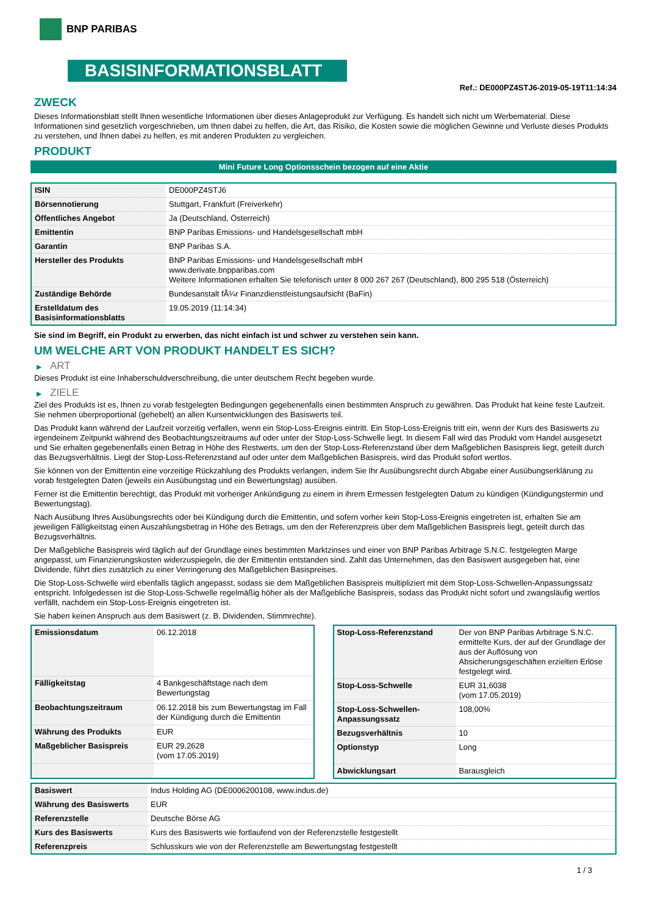BNP PARIBAS
BASISINFORMATIONSBLATT
Ref.: DE000PZ4STJ6-2019-05-19T11:14:34
ZWECK
Dieses Informationsblatt stellt Ihnen wesentliche Informationen über dieses Anlageprodukt zur Verfügung. Es handelt sich nicht um Werbematerial. Diese Informationen sind gesetzlich vorgeschrieben, um Ihnen dabei zu helfen, die Art, das Risiko, die Kosten sowie die möglichen Gewinne und Verluste dieses Produkts zu verstehen, und Ihnen dabei zu helfen, es mit anderen Produkten zu vergleichen.
PRODUKT
Mini Future Long Optionsschein bezogen auf eine Aktie
| ISIN | DE000PZ4STJ6 |
| Börsennotierung | Stuttgart, Frankfurt (Freiverkehr) |
| Öffentliches Angebot | Ja (Deutschland, Österreich) |
| Emittentin | BNP Paribas Emissions- und Handelsgesellschaft mbH |
| Garantin | BNP Paribas S.A. |
| Hersteller des Produkts | BNP Paribas Emissions- und Handelsgesellschaft mbH www.derivate.bnpparibas.com Weitere Informationen erhalten Sie telefonisch unter 8 000 267 267 (Deutschland), 800 295 518 (Österreich) |
| Zuständige Behörde | Bundesanstalt fÃ¼r Finanzdienstleistungsaufsicht (BaFin) |
| Erstelldatum des Basisinformationsblatts | 19.05.2019 (11:14:34) |
Sie sind im Begriff, ein Produkt zu erwerben, das nicht einfach ist und schwer zu verstehen sein kann.
UM WELCHE ART VON PRODUKT HANDELT ES SICH?
▶ ART
Dieses Produkt ist eine Inhaberschuldverschreibung, die unter deutschem Recht begeben wurde.
▶ ZIELE
Ziel des Produkts ist es, Ihnen zu vorab festgelegten Bedingungen gegebenenfalls einen bestimmten Anspruch zu gewähren. Das Produkt hat keine feste Laufzeit. Sie nehmen überproportional (gehebelt) an allen Kursentwicklungen des Basiswerts teil.
Das Produkt kann während der Laufzeit vorzeitig verfallen, wenn ein Stop-Loss-Ereignis eintritt. Ein Stop-Loss-Ereignis tritt ein, wenn der Kurs des Basiswerts zu irgendeinem Zeitpunkt während des Beobachtungszeitraums auf oder unter der Stop-Loss-Schwelle liegt. In diesem Fall wird das Produkt vom Handel ausgesetzt und Sie erhalten gegebenenfalls einen Betrag in Höhe des Restwerts, um den der Stop-Loss-Referenzstand über dem Maßgeblichen Basispreis liegt, geteilt durch das Bezugsverhältnis. Liegt der Stop-Loss-Referenzstand auf oder unter dem Maßgeblichen Basispreis, wird das Produkt sofort wertlos.
Sie können von der Emittentin eine vorzeitige Rückzahlung des Produkts verlangen, indem Sie Ihr Ausübungsrecht durch Abgabe einer Ausübungserklärung zu vorab festgelegten Daten (jeweils ein Ausübungstag und ein Bewertungstag) ausüben.
Ferner ist die Emittentin berechtigt, das Produkt mit vorheriger Ankündigung zu einem in ihrem Ermessen festgelegten Datum zu kündigen (Kündigungstermin und Bewertungstag).
Nach Ausübung Ihres Ausübungsrechts oder bei Kündigung durch die Emittentin, und sofern vorher kein Stop-Loss-Ereignis eingetreten ist, erhalten Sie am jeweiligen Fälligkeitstag einen Auszahlungsbetrag in Höhe des Betrags, um den der Referenzpreis über dem Maßgeblichen Basispreis liegt, geteilt durch das Bezugsverhältnis.
Der Maßgebliche Basispreis wird täglich auf der Grundlage eines bestimmten Marktzinses und einer von BNP Paribas Arbitrage S.N.C. festgelegten Marge angepasst, um Finanzierungskosten widerzuspiegeln, die der Emittentin entstanden sind. Zahlt das Unternehmen, das den Basiswert ausgegeben hat, eine Dividende, führt dies zusätzlich zu einer Verringerung des Maßgeblichen Basispreises.
Die Stop-Loss-Schwelle wird ebenfalls täglich angepasst, sodass sie dem Maßgeblichen Basispreis multipliziert mit dem Stop-Loss-Schwellen-Anpassungssatz entspricht. Infolgedessen ist die Stop-Loss-Schwelle regelmäßig höher als der Maßgebliche Basispreis, sodass das Produkt nicht sofort und zwangsläufig wertlos verfällt, nachdem ein Stop-Loss-Ereignis eingetreten ist.
Sie haben keinen Anspruch aus dem Basiswert (z. B. Dividenden, Stimmrechte).
| Emissionsdatum | 06.12.2018 |
| Fälligkeitstag | 4 Bankgeschäftstage nach dem Bewertungstag |
| Beobachtungszeitraum | 06.12.2018 bis zum Bewertungstag im Fall der Kündigung durch die Emittentin |
| Währung des Produkts | EUR |
| Maßgeblicher Basispreis | EUR 29,2628 (vom 17.05.2019) |
| Stop-Loss-Referenzstand | Der von BNP Paribas Arbitrage S.N.C. ermittelte Kurs, der auf der Grundlage der aus der Auflösung von Absicherungsgeschäften erzielten Erlöse festgelegt wird. |
| Stop-Loss-Schwelle | EUR 31,6038 (vom 17.05.2019) |
| Stop-Loss-Schwellen-Anpassungssatz | 108,00% |
| Bezugsverhältnis | 10 |
| Optionstyp | Long |
| Abwicklungsart | Barausgleich |
| Basiswert | Indus Holding AG (DE0006200108, www.indus.de) |
| Währung des Basiswerts | EUR |
| Referenzstelle | Deutsche Börse AG |
| Kurs des Basiswerts | Kurs des Basiswerts wie fortlaufend von der Referenzstelle festgestellt |
| Referenzpreis | Schlusskurs wie von der Referenzstelle am Bewertungstag festgestellt |
1 / 3